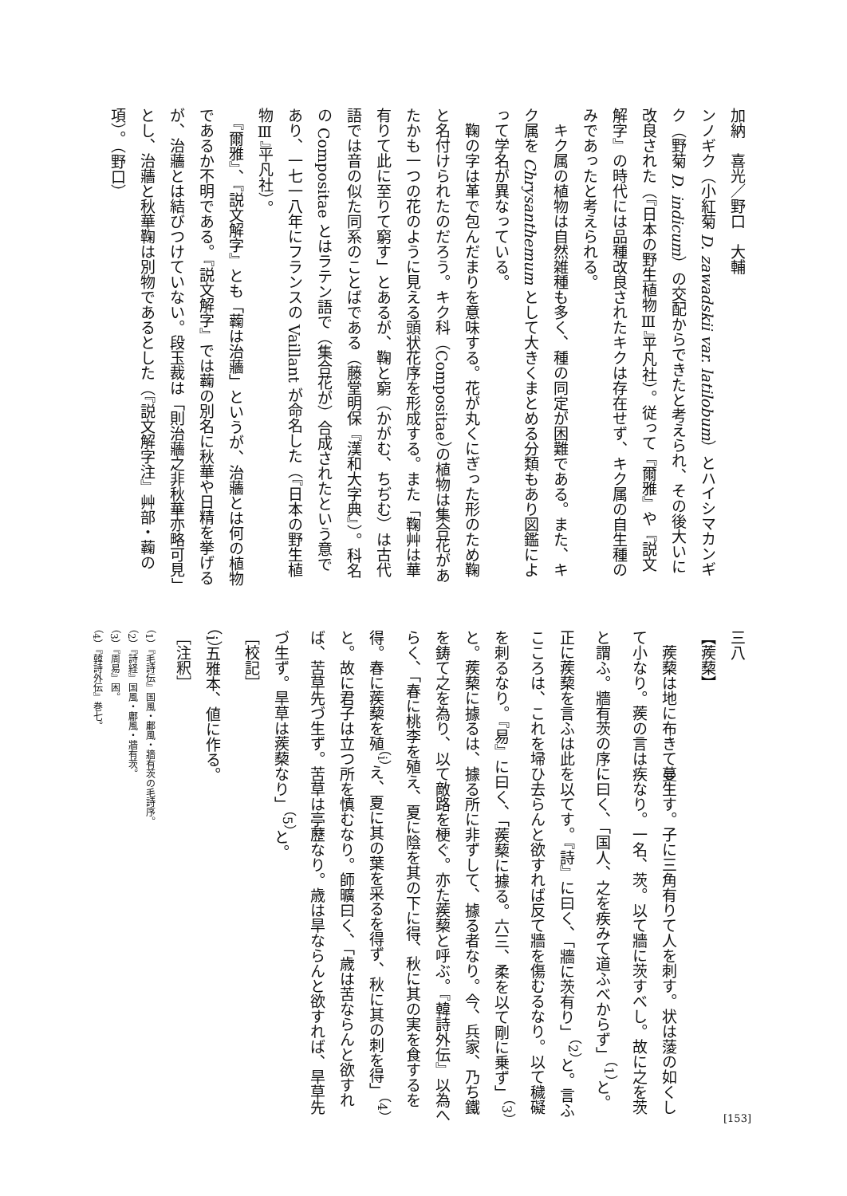加納　喜光／野口　大輔
ンノギク（小紅菊 D. zawadskii var. latilobum）とハイシマカンギク（野菊 D. indicum）の交配からできたと考えられ、その後大いに改良された（『日本の野生植物Ⅲ』平凡社）。従って『爾雅』や『説文解字』の時代には品種改良されたキクは存在せず、キク属の自生種のみであったと考えられる。
　キク属の植物は自然雑種も多く、種の同定が困難である。また、キク属を Chrysanthemum として大きくまとめる分類もあり図鑑によって学名が異なっている。
　鞠の字は革で包んだまりを意味する。花が丸くにぎった形のため鞠と名付けられたのだろう。キク科（Compositae）の植物は集合花があたかも一つの花のように見える頭状花序を形成する。また「鞠艸は華有りて此に至りて窮す」とあるが、鞠と窮（かがむ、ちぢむ）は古代語では音の似た同系のことばである（藤堂明保『漢和大字典』）。科名の Compositae とはラテン語で（集合花が）合成されたという意であり、一七一八年にフランスの Vaillant が命名した（『日本の野生植物Ⅲ』平凡社）。
　『爾雅』、『説文解字』とも「蘜は治蘠」というが、治蘠とは何の植物であるか不明である。『説文解字』では蘜の別名に秋華や日精を挙げるが、治蘠とは結びつけていない。段玉裁は「則治蘠之非秋華亦略可見」とし、治蘠と秋華鞠は別物であるとした（『説文解字注』艸部・蘜の項）。（野口）
三八
【蒺蔾】
　蒺蔾は地に布きて蔓生す。子に三角有りて人を刺す。状は蔆の如くして小なり。蒺の言は疾なり。一名、茨。以て牆に茨すべし。故に之を茨と謂ふ。牆有茨の序に曰く、「国人、之を疾みて道ふべからず」<sup>（1）</sup>と。正に蒺蔾を言ふは此を以てす。『詩』に曰く、「牆に茨有り」<sup>（2）</sup>と。言ふこころは、これを埽ひ去らんと欲すれば反て牆を傷むるなり。以て穢礙を刺るなり。『易』に曰く、「蒺蔾に據る。六三、柔を以て剛に乗ず」<sup>（3）</sup>と。蒺蔾に據るは、據る所に非ずして、據る者なり。今、兵家、乃ち鐵を鋳て之を為り、以て敵路を梗ぐ。亦た蒺蔾と呼ぶ。『韓詩外伝』以為へらく、「春に桃李を殖え、夏に陰を其の下に得、秋に其の実を食するを得。春に蒺蔾を殖<sup>（i）</sup>え、夏に其の葉を采るを得ず、秋に其の刺を得」<sup>（4）</sup>と。故に君子は立つ所を慎むなり。師曠曰く、「歳は苦ならんと欲すれば、苦草先づ生ず。苦草は亭藶なり。歳は旱ならんと欲すれば、旱草先づ生ず。旱草は蒺蔾なり」<sup>（5）</sup>と。
［校記］
（i）五雅本、値に作る。
［注釈］
（1）『毛詩伝』国風・鄘風・牆有茨の毛詩序。
（2）『詩経』国風・鄘風・牆有茨。
（3）『周易』困。
（4）『韓詩外伝』巻七。
[153]